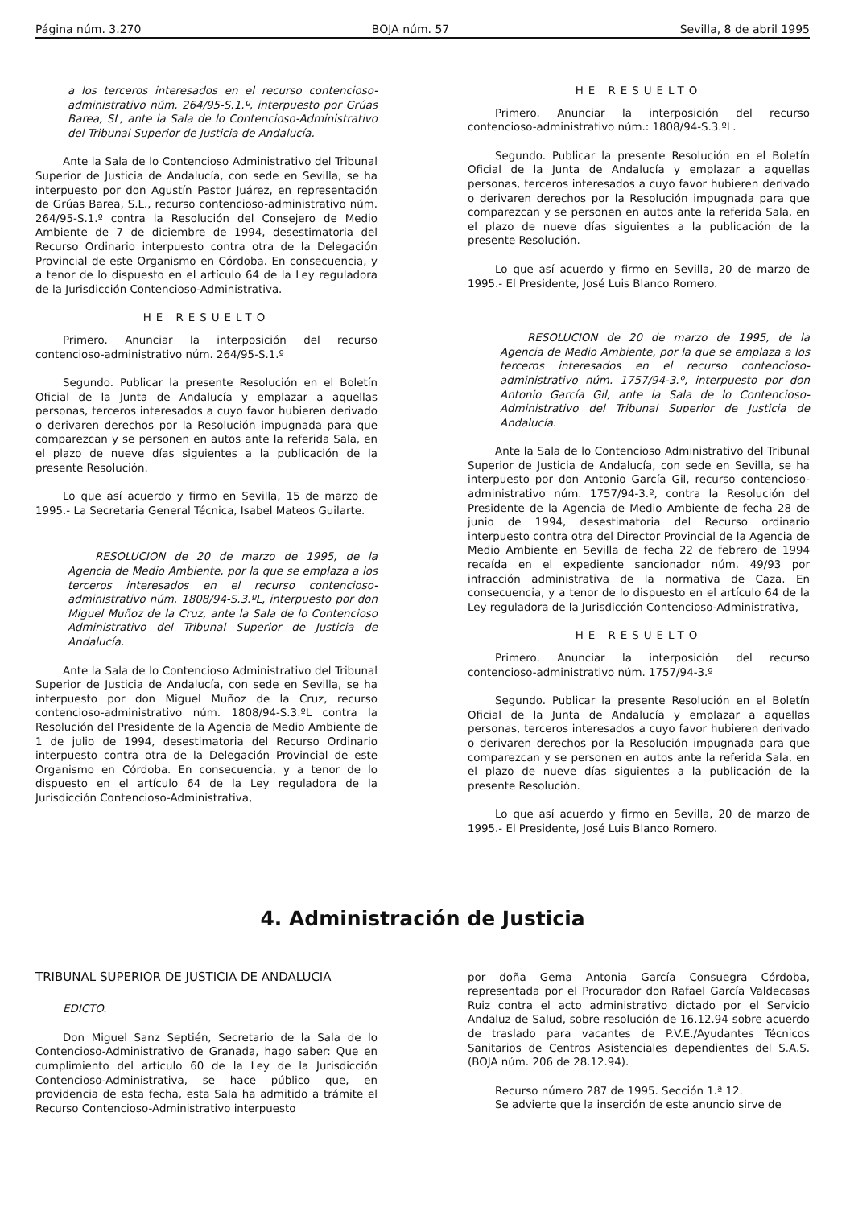Página núm. 3.270 BOJA núm. 57 Sevilla, 8 de abril 1995
a los terceros interesados en el recurso contencioso-administrativo núm. 264/95-S.1.º, interpuesto por Grúas Barea, SL, ante la Sala de lo Contencioso-Administrativo del Tribunal Superior de Justicia de Andalucía.
Ante la Sala de lo Contencioso Administrativo del Tribunal Superior de Justicia de Andalucía, con sede en Sevilla, se ha interpuesto por don Agustín Pastor Juárez, en representación de Grúas Barea, S.L., recurso contencioso-administrativo núm. 264/95-S.1.º contra la Resolución del Consejero de Medio Ambiente de 7 de diciembre de 1994, desestimatoria del Recurso Ordinario interpuesto contra otra de la Delegación Provincial de este Organismo en Córdoba. En consecuencia, y a tenor de lo dispuesto en el artículo 64 de la Ley reguladora de la Jurisdicción Contencioso-Administrativa.
HE RESUELTO
Primero. Anunciar la interposición del recurso contencioso-administrativo núm. 264/95-S.1.º
Segundo. Publicar la presente Resolución en el Boletín Oficial de la Junta de Andalucía y emplazar a aquellas personas, terceros interesados a cuyo favor hubieren derivado o derivaren derechos por la Resolución impugnada para que comparezcan y se personen en autos ante la referida Sala, en el plazo de nueve días siguientes a la publicación de la presente Resolución.
Lo que así acuerdo y firmo en Sevilla, 15 de marzo de 1995.- La Secretaria General Técnica, Isabel Mateos Guilarte.
RESOLUCION de 20 de marzo de 1995, de la Agencia de Medio Ambiente, por la que se emplaza a los terceros interesados en el recurso contencioso-administrativo núm. 1808/94-S.3.ºL, interpuesto por don Miguel Muñoz de la Cruz, ante la Sala de lo Contencioso Administrativo del Tribunal Superior de Justicia de Andalucía.
Ante la Sala de lo Contencioso Administrativo del Tribunal Superior de Justicia de Andalucía, con sede en Sevilla, se ha interpuesto por don Miguel Muñoz de la Cruz, recurso contencioso-administrativo núm. 1808/94-S.3.ºL contra la Resolución del Presidente de la Agencia de Medio Ambiente de 1 de julio de 1994, desestimatoria del Recurso Ordinario interpuesto contra otra de la Delegación Provincial de este Organismo en Córdoba. En consecuencia, y a tenor de lo dispuesto en el artículo 64 de la Ley reguladora de la Jurisdicción Contencioso-Administrativa,
HE RESUELTO
Primero. Anunciar la interposición del recurso contencioso-administrativo núm.: 1808/94-S.3.ºL.
Segundo. Publicar la presente Resolución en el Boletín Oficial de la Junta de Andalucía y emplazar a aquellas personas, terceros interesados a cuyo favor hubieren derivado o derivaren derechos por la Resolución impugnada para que comparezcan y se personen en autos ante la referida Sala, en el plazo de nueve días siguientes a la publicación de la presente Resolución.
Lo que así acuerdo y firmo en Sevilla, 20 de marzo de 1995.- El Presidente, José Luis Blanco Romero.
RESOLUCION de 20 de marzo de 1995, de la Agencia de Medio Ambiente, por la que se emplaza a los terceros interesados en el recurso contencioso-administrativo núm. 1757/94-3.º, interpuesto por don Antonio García Gil, ante la Sala de lo Contencioso-Administrativo del Tribunal Superior de Justicia de Andalucía.
Ante la Sala de lo Contencioso Administrativo del Tribunal Superior de Justicia de Andalucía, con sede en Sevilla, se ha interpuesto por don Antonio García Gil, recurso contencioso-administrativo núm. 1757/94-3.º, contra la Resolución del Presidente de la Agencia de Medio Ambiente de fecha 28 de junio de 1994, desestimatoria del Recurso ordinario interpuesto contra otra del Director Provincial de la Agencia de Medio Ambiente en Sevilla de fecha 22 de febrero de 1994 recaída en el expediente sancionador núm. 49/93 por infracción administrativa de la normativa de Caza. En consecuencia, y a tenor de lo dispuesto en el artículo 64 de la Ley reguladora de la Jurisdicción Contencioso-Administrativa,
HE RESUELTO
Primero. Anunciar la interposición del recurso contencioso-administrativo núm. 1757/94-3.º
Segundo. Publicar la presente Resolución en el Boletín Oficial de la Junta de Andalucía y emplazar a aquellas personas, terceros interesados a cuyo favor hubieren derivado o derivaren derechos por la Resolución impugnada para que comparezcan y se personen en autos ante la referida Sala, en el plazo de nueve días siguientes a la publicación de la presente Resolución.
Lo que así acuerdo y firmo en Sevilla, 20 de marzo de 1995.- El Presidente, José Luis Blanco Romero.
4. Administración de Justicia
TRIBUNAL SUPERIOR DE JUSTICIA DE ANDALUCIA
EDICTO.
Don Miguel Sanz Septién, Secretario de la Sala de lo Contencioso-Administrativo de Granada, hago saber: Que en cumplimiento del artículo 60 de la Ley de la Jurisdicción Contencioso-Administrativa, se hace público que, en providencia de esta fecha, esta Sala ha admitido a trámite el Recurso Contencioso-Administrativo interpuesto
por doña Gema Antonia García Consuegra Córdoba, representada por el Procurador don Rafael García Valdecasas Ruiz contra el acto administrativo dictado por el Servicio Andaluz de Salud, sobre resolución de 16.12.94 sobre acuerdo de traslado para vacantes de P.V.E./Ayudantes Técnicos Sanitarios de Centros Asistenciales dependientes del S.A.S. (BOJA núm. 206 de 28.12.94).
Recurso número 287 de 1995. Sección 1.ª 12.
Se advierte que la inserción de este anuncio sirve de